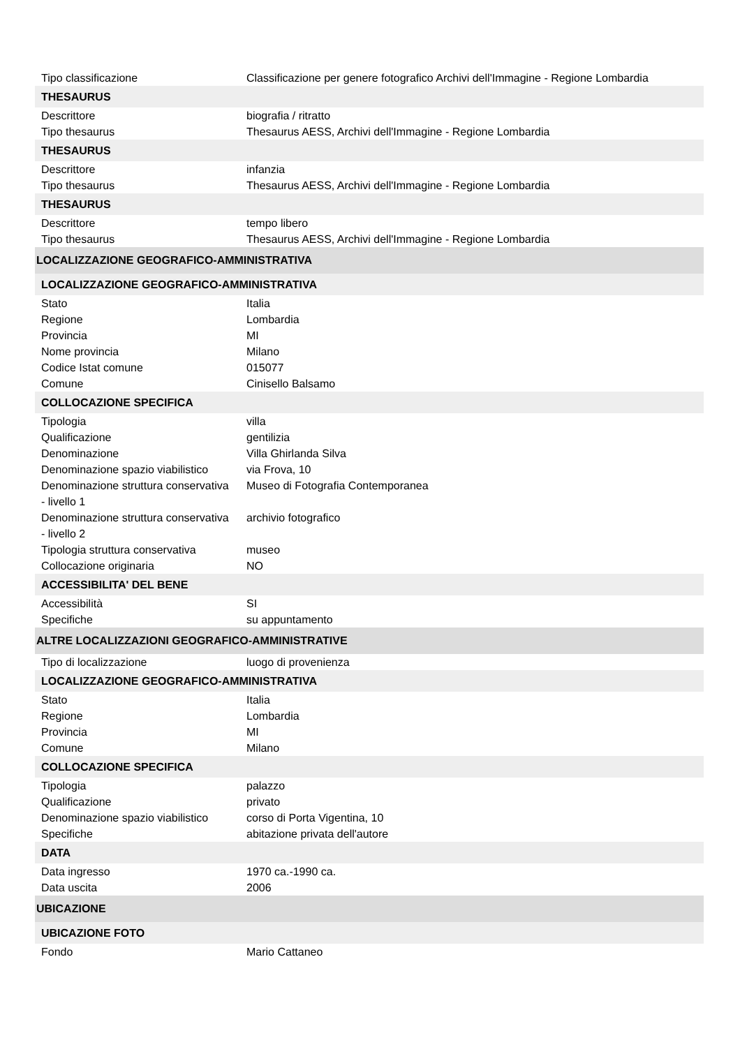| Tipo classificazione | Classificazione per genere fotografico Archivi dell'Immagine - Regione Lombardia |
| THESAURUS | |
| Descrittore | biografia / ritratto |
| Tipo thesaurus | Thesaurus AESS, Archivi dell'Immagine - Regione Lombardia |
| THESAURUS | |
| Descrittore | infanzia |
| Tipo thesaurus | Thesaurus AESS, Archivi dell'Immagine - Regione Lombardia |
| THESAURUS | |
| Descrittore | tempo libero |
| Tipo thesaurus | Thesaurus AESS, Archivi dell'Immagine - Regione Lombardia |
| LOCALIZZAZIONE GEOGRAFICO-AMMINISTRATIVA | |
| LOCALIZZAZIONE GEOGRAFICO-AMMINISTRATIVA | |
| Stato | Italia |
| Regione | Lombardia |
| Provincia | MI |
| Nome provincia | Milano |
| Codice Istat comune | 015077 |
| Comune | Cinisello Balsamo |
| COLLOCAZIONE SPECIFICA | |
| Tipologia | villa |
| Qualificazione | gentilizia |
| Denominazione | Villa Ghirlanda Silva |
| Denominazione spazio viabilistico | via Frova, 10 |
| Denominazione struttura conservativa - livello 1 | Museo di Fotografia Contemporanea |
| Denominazione struttura conservativa - livello 2 | archivio fotografico |
| Tipologia struttura conservativa | museo |
| Collocazione originaria | NO |
| ACCESSIBILITA' DEL BENE | |
| Accessibilità | SI |
| Specifiche | su appuntamento |
| ALTRE LOCALIZZAZIONI GEOGRAFICO-AMMINISTRATIVE | |
| Tipo di localizzazione | luogo di provenienza |
| LOCALIZZAZIONE GEOGRAFICO-AMMINISTRATIVA | |
| Stato | Italia |
| Regione | Lombardia |
| Provincia | MI |
| Comune | Milano |
| COLLOCAZIONE SPECIFICA | |
| Tipologia | palazzo |
| Qualificazione | privato |
| Denominazione spazio viabilistico | corso di Porta Vigentina, 10 |
| Specifiche | abitazione privata dell'autore |
| DATA | |
| Data ingresso | 1970 ca.-1990 ca. |
| Data uscita | 2006 |
| UBICAZIONE | |
| UBICAZIONE FOTO | |
| Fondo | Mario Cattaneo |